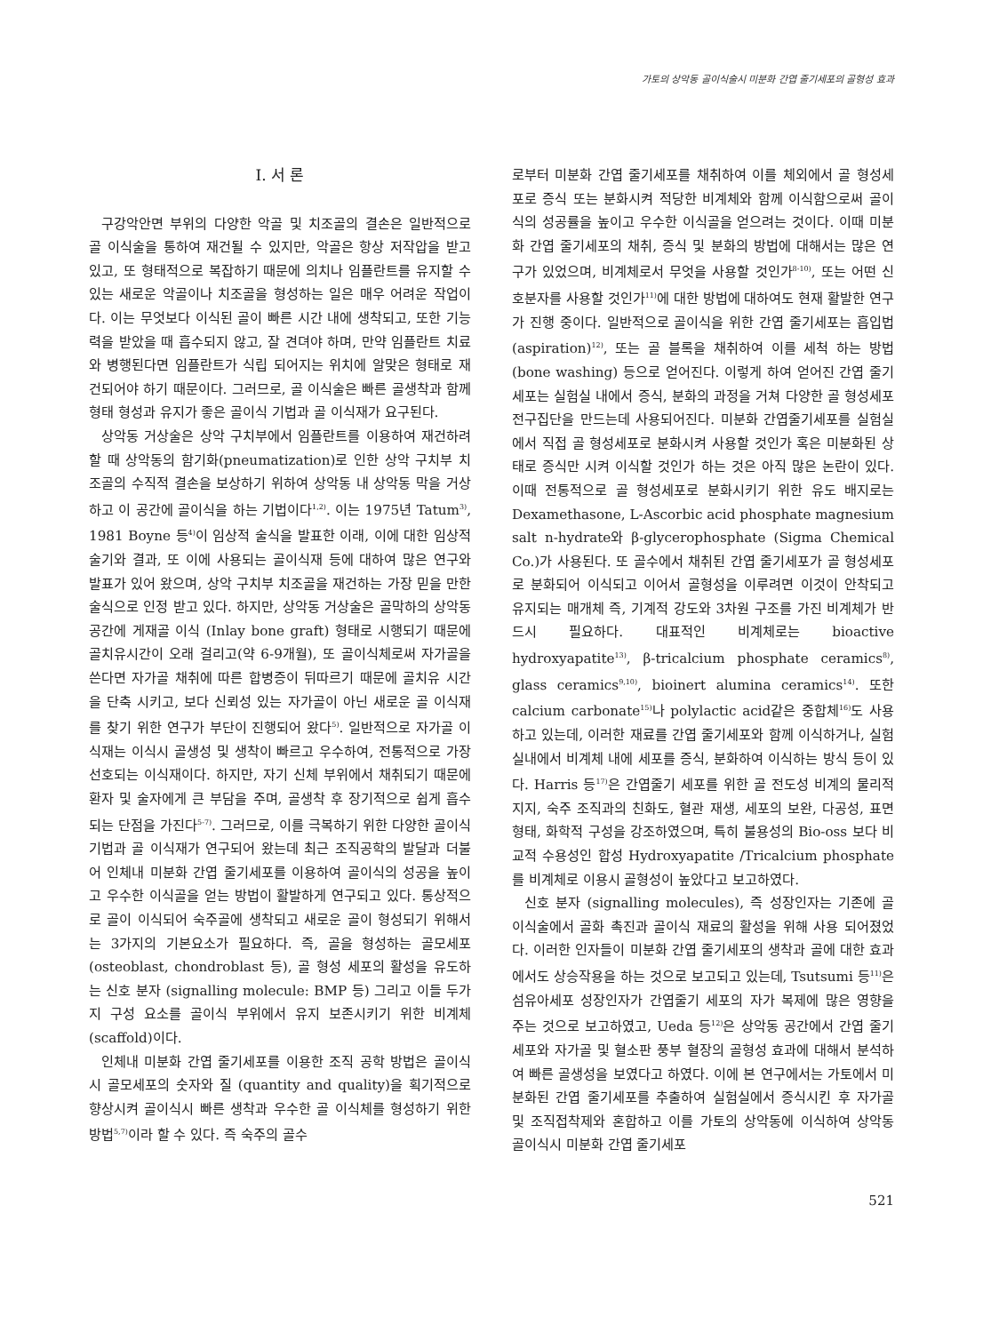가토의 상악동 골이식술시 미분화 간엽 줄기세포의 골형성 효과
Ⅰ. 서 론
구강악안면 부위의 다양한 악골 및 치조골의 결손은 일반적으로 골 이식술을 통하여 재건될 수 있지만, 악골은 항상 저작압을 받고 있고, 또 형태적으로 복잡하기 때문에 의치나 임플란트를 유지할 수 있는 새로운 악골이나 치조골을 형성하는 일은 매우 어려운 작업이다. 이는 무엇보다 이식된 골이 빠른 시간 내에 생착되고, 또한 기능력을 받았을 때 흡수되지 않고, 잘 견뎌야 하며, 만약 임플란트 치료와 병행된다면 임플란트가 식립 되어지는 위치에 알맞은 형태로 재건되어야 하기 때문이다. 그러므로, 골 이식술은 빠른 골생착과 함께 형태 형성과 유지가 좋은 골이식 기법과 골 이식재가 요구된다.
상악동 거상술은 상악 구치부에서 임플란트를 이용하여 재건하려 할 때 상악동의 함기화(pneumatization)로 인한 상악 구치부 치조골의 수직적 결손을 보상하기 위하여 상악동 내 상악동 막을 거상하고 이 공간에 골이식을 하는 기법이다<sup>1,2)</sup>. 이는 1975년 Tatum<sup>3)</sup>, 1981 Boyne 등<sup>4)</sup>이 임상적 술식을 발표한 이래, 이에 대한 임상적 술기와 결과, 또 이에 사용되는 골이식재 등에 대하여 많은 연구와 발표가 있어 왔으며, 상악 구치부 치조골을 재건하는 가장 믿을 만한 술식으로 인정 받고 있다. 하지만, 상악동 거상술은 골막하의 상악동 공간에 게재골 이식 (Inlay bone graft) 형태로 시행되기 때문에 골치유시간이 오래 걸리고(약 6-9개월), 또 골이식체로써 자가골을 쓴다면 자가골 채취에 따른 합병증이 뒤따르기 때문에 골치유 시간을 단축 시키고, 보다 신뢰성 있는 자가골이 아닌 새로운 골 이식재를 찾기 위한 연구가 부단이 진행되어 왔다<sup>5)</sup>. 일반적으로 자가골 이식재는 이식시 골생성 및 생착이 빠르고 우수하여, 전통적으로 가장 선호되는 이식재이다. 하지만, 자기 신체 부위에서 채취되기 때문에 환자 및 술자에게 큰 부담을 주며, 골생착 후 장기적으로 쉽게 흡수되는 단점을 가진다<sup>5-7)</sup>. 그러므로, 이를 극복하기 위한 다양한 골이식 기법과 골 이식재가 연구되어 왔는데 최근 조직공학의 발달과 더불어 인체내 미분화 간엽 줄기세포를 이용하여 골이식의 성공을 높이고 우수한 이식골을 얻는 방법이 활발하게 연구되고 있다. 통상적으로 골이 이식되어 숙주골에 생착되고 새로운 골이 형성되기 위해서는 3가지의 기본요소가 필요하다. 즉, 골을 형성하는 골모세포 (osteoblast, chondroblast 등), 골 형성 세포의 활성을 유도하는 신호 분자 (signalling molecule: BMP 등) 그리고 이들 두가지 구성 요소를 골이식 부위에서 유지 보존시키기 위한 비계체 (scaffold)이다.
인체내 미분화 간엽 줄기세포를 이용한 조직 공학 방법은 골이식시 골모세포의 숫자와 질 (quantity and quality)을 획기적으로 향상시켜 골이식시 빠른 생착과 우수한 골 이식체를 형성하기 위한 방법<sup>5,7)</sup>이라 할 수 있다. 즉 숙주의 골수
로부터 미분화 간엽 줄기세포를 채취하여 이를 체외에서 골 형성세포로 증식 또는 분화시켜 적당한 비계체와 함께 이식함으로써 골이식의 성공률을 높이고 우수한 이식골을 얻으려는 것이다. 이때 미분화 간엽 줄기세포의 채취, 증식 및 분화의 방법에 대해서는 많은 연구가 있었으며, 비계체로서 무엇을 사용할 것인가<sup>8-10)</sup>, 또는 어떤 신호분자를 사용할 것인가<sup>11)</sup>에 대한 방법에 대하여도 현재 활발한 연구가 진행 중이다. 일반적으로 골이식을 위한 간엽 줄기세포는 흡입법 (aspiration)<sup>12)</sup>, 또는 골 블록을 채취하여 이를 세척 하는 방법 (bone washing) 등으로 얻어진다. 이렇게 하여 얻어진 간엽 줄기세포는 실험실 내에서 증식, 분화의 과정을 거쳐 다양한 골 형성세포 전구집단을 만드는데 사용되어진다. 미분화 간엽줄기세포를 실험실에서 직접 골 형성세포로 분화시켜 사용할 것인가 혹은 미분화된 상태로 증식만 시켜 이식할 것인가 하는 것은 아직 많은 논란이 있다. 이때 전통적으로 골 형성세포로 분화시키기 위한 유도 배지로는 Dexamethasone, L-Ascorbic acid phosphate magnesium salt n-hydrate와 β-glycerophosphate (Sigma Chemical Co.)가 사용된다. 또 골수에서 채취된 간엽 줄기세포가 골 형성세포로 분화되어 이식되고 이어서 골형성을 이루려면 이것이 안착되고 유지되는 매개체 즉, 기계적 강도와 3차원 구조를 가진 비계체가 반드시 필요하다. 대표적인 비계체로는 bioactive hydroxyapatite<sup>13)</sup>, β-tricalcium phosphate ceramics<sup>8)</sup>, glass ceramics<sup>9,10)</sup>, bioinert alumina ceramics<sup>14)</sup>. 또한 calcium carbonate<sup>15)</sup>나 polylactic acid같은 중합체<sup>16)</sup>도 사용하고 있는데, 이러한 재료를 간엽 줄기세포와 함께 이식하거나, 실험실내에서 비계체 내에 세포를 증식, 분화하여 이식하는 방식 등이 있다. Harris 등<sup>17)</sup>은 간엽줄기 세포를 위한 골 전도성 비계의 물리적 지지, 숙주 조직과의 친화도, 혈관 재생, 세포의 보완, 다공성, 표면형태, 화학적 구성을 강조하였으며, 특히 불용성의 Bio-oss 보다 비교적 수용성인 합성 Hydroxyapatite /Tricalcium phosphate를 비계체로 이용시 골형성이 높았다고 보고하였다.
신호 분자 (signalling molecules), 즉 성장인자는 기존에 골 이식술에서 골화 촉진과 골이식 재료의 활성을 위해 사용 되어졌었다. 이러한 인자들이 미분화 간엽 줄기세포의 생착과 골에 대한 효과에서도 상승작용을 하는 것으로 보고되고 있는데, Tsutsumi 등<sup>11)</sup>은 섬유아세포 성장인자가 간엽줄기 세포의 자가 복제에 많은 영향을 주는 것으로 보고하였고, Ueda 등<sup>12)</sup>은 상악동 공간에서 간엽 줄기세포와 자가골 및 혈소판 풍부 혈장의 골형성 효과에 대해서 분석하여 빠른 골생성을 보였다고 하였다. 이에 본 연구에서는 가토에서 미분화된 간엽 줄기세포를 추출하여 실험실에서 증식시킨 후 자가골 및 조직접착제와 혼합하고 이를 가토의 상악동에 이식하여 상악동 골이식시 미분화 간엽 줄기세포
521